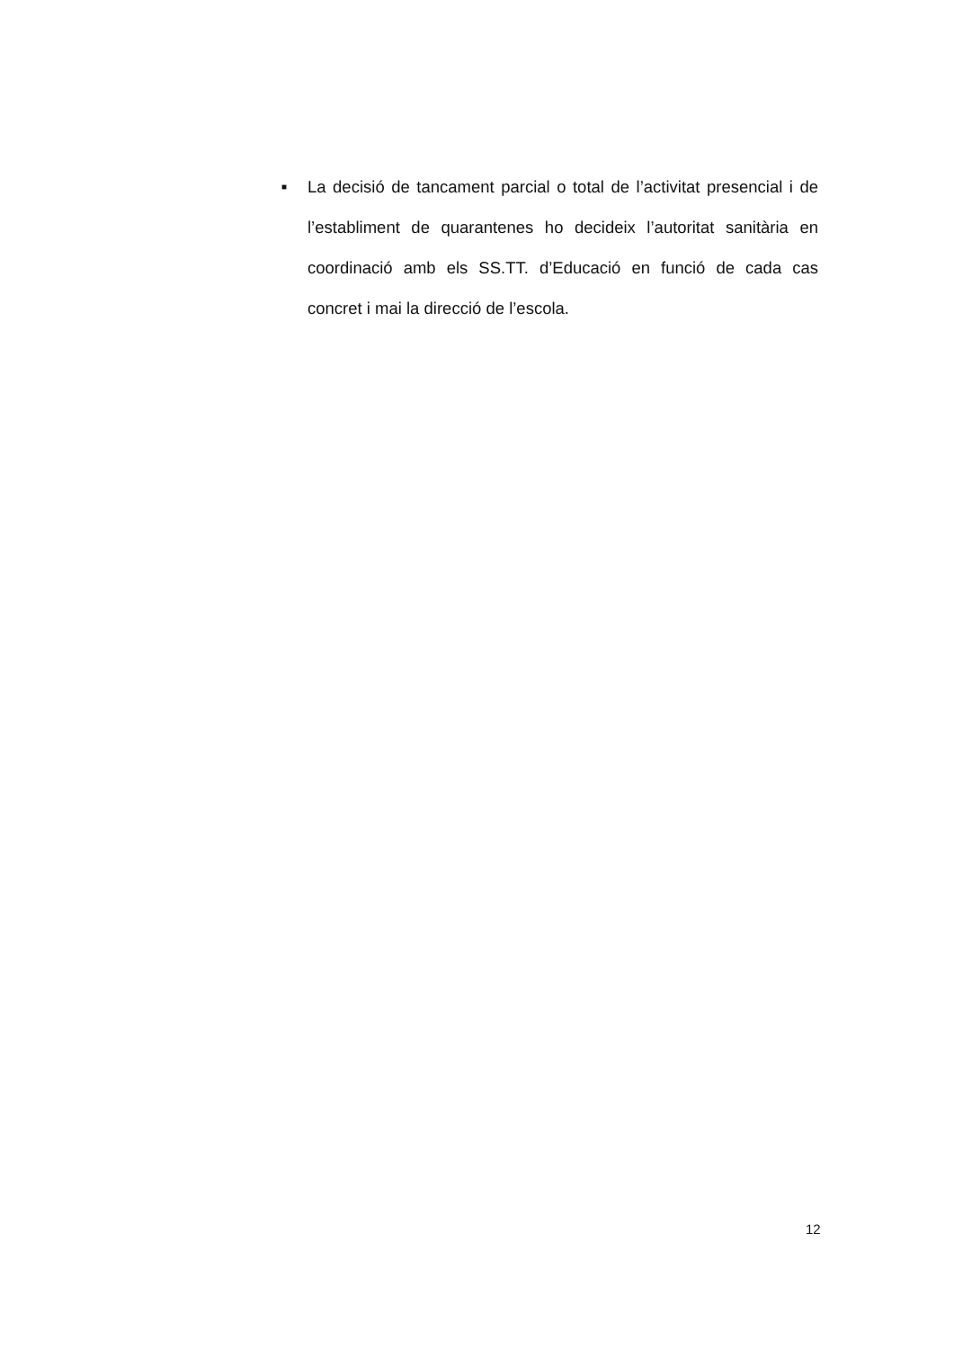■
La decisió de tancament parcial o total de l’activitat presencial i de l’establiment de quarantenes ho decideix l’autoritat sanitària en coordinació amb els SS.TT. d’Educació en funció de cada cas concret i mai la direcció de l’escola.
12